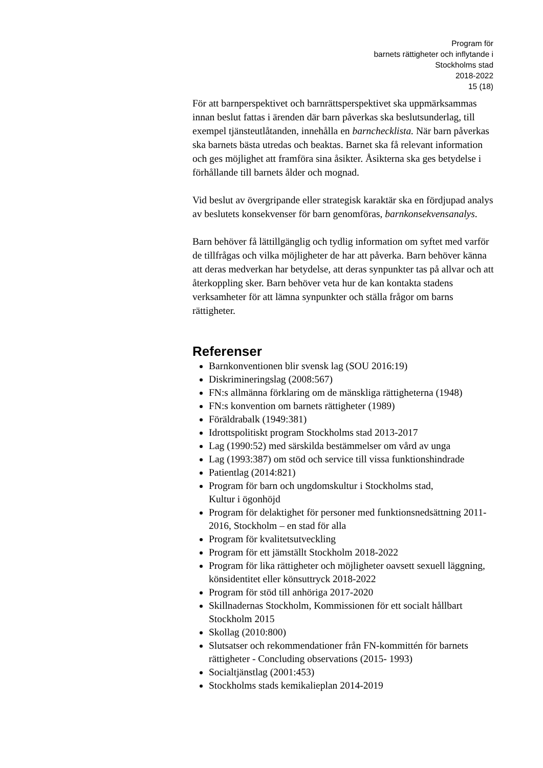Program för
barnets rättigheter och inflytande i
Stockholms stad
2018-2022
15 (18)
För att barnperspektivet och barnrättsperspektivet ska uppmärksammas innan beslut fattas i ärenden där barn påverkas ska beslutsunderlag, till exempel tjänsteutlåtanden, innehålla en barnchecklista. När barn påverkas ska barnets bästa utredas och beaktas. Barnet ska få relevant information och ges möjlighet att framföra sina åsikter. Åsikterna ska ges betydelse i förhållande till barnets ålder och mognad.
Vid beslut av övergripande eller strategisk karaktär ska en fördjupad analys av beslutets konsekvenser för barn genomföras, barnkonsekvensanalys.
Barn behöver få lättillgänglig och tydlig information om syftet med varför de tillfrågas och vilka möjligheter de har att påverka. Barn behöver känna att deras medverkan har betydelse, att deras synpunkter tas på allvar och att återkoppling sker. Barn behöver veta hur de kan kontakta stadens verksamheter för att lämna synpunkter och ställa frågor om barns rättigheter.
Referenser
Barnkonventionen blir svensk lag (SOU 2016:19)
Diskrimineringslag (2008:567)
FN:s allmänna förklaring om de mänskliga rättigheterna (1948)
FN:s konvention om barnets rättigheter (1989)
Föräldrabalk (1949:381)
Idrottspolitiskt program Stockholms stad 2013-2017
Lag (1990:52) med särskilda bestämmelser om vård av unga
Lag (1993:387) om stöd och service till vissa funktionshindrade
Patientlag (2014:821)
Program för barn och ungdomskultur i Stockholms stad,
Kultur i ögonhöjd
Program för delaktighet för personer med funktionsnedsättning 2011-2016, Stockholm – en stad för alla
Program för kvalitetsutveckling
Program för ett jämställt Stockholm 2018-2022
Program för lika rättigheter och möjligheter oavsett sexuell läggning, könsidentitet eller könsuttryck 2018-2022
Program för stöd till anhöriga 2017-2020
Skillnadernas Stockholm, Kommissionen för ett socialt hållbart Stockholm 2015
Skollag (2010:800)
Slutsatser och rekommendationer från FN-kommittén för barnets rättigheter - Concluding observations (2015- 1993)
Socialtjänstlag (2001:453)
Stockholms stads kemikalieplan 2014-2019